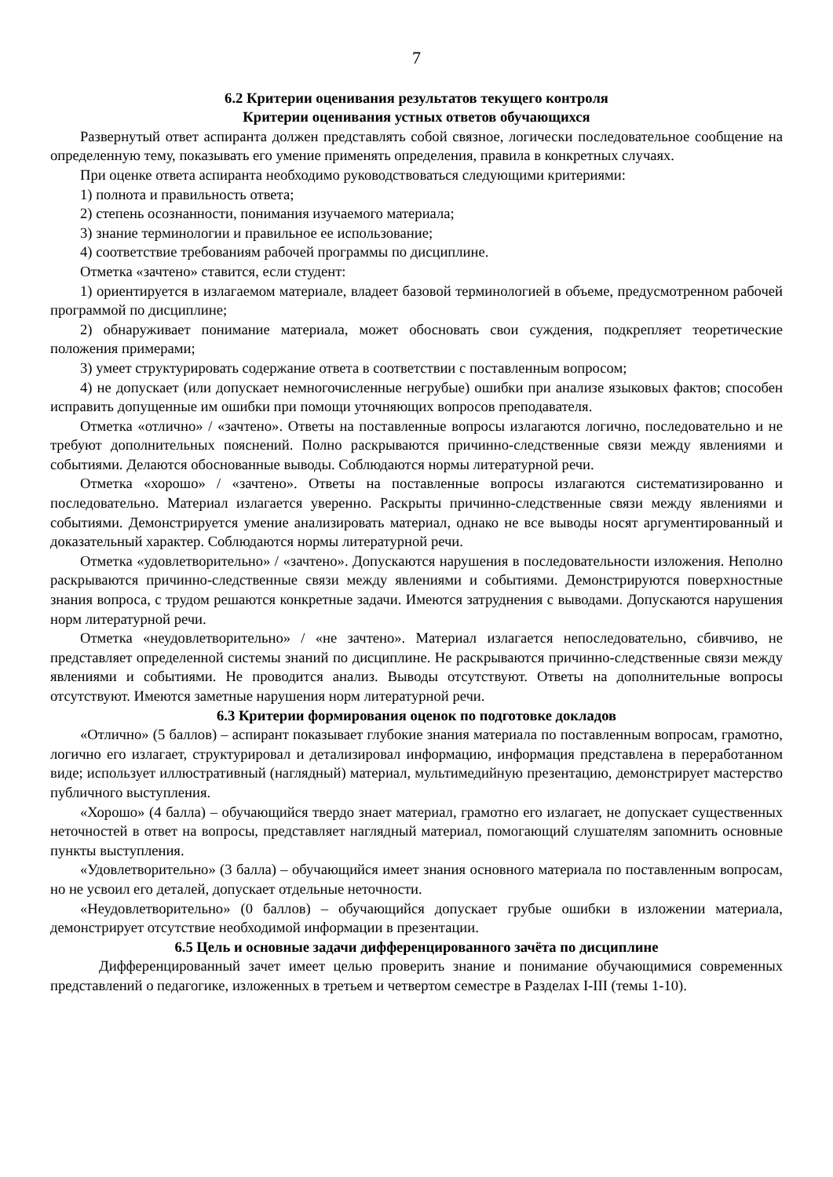7
6.2 Критерии оценивания результатов текущего контроля
Критерии оценивания устных ответов обучающихся
Развернутый ответ аспиранта должен представлять собой связное, логически последовательное сообщение на определенную тему, показывать его умение применять определения, правила в конкретных случаях.
При оценке ответа аспиранта необходимо руководствоваться следующими критериями:
1) полнота и правильность ответа;
2) степень осознанности, понимания изучаемого материала;
3) знание терминологии и правильное ее использование;
4) соответствие требованиям рабочей программы по дисциплине.
Отметка «зачтено» ставится, если студент:
1) ориентируется в излагаемом материале, владеет базовой терминологией в объеме, предусмотренном рабочей программой по дисциплине;
2) обнаруживает понимание материала, может обосновать свои суждения, подкрепляет теоретические положения примерами;
3) умеет структурировать содержание ответа в соответствии с поставленным вопросом;
4) не допускает (или допускает немногочисленные негрубые) ошибки при анализе языковых фактов; способен исправить допущенные им ошибки при помощи уточняющих вопросов преподавателя.
Отметка «отлично» / «зачтено». Ответы на поставленные вопросы излагаются логично, последовательно и не требуют дополнительных пояснений. Полно раскрываются причинно-следственные связи между явлениями и событиями. Делаются обоснованные выводы. Соблюдаются нормы литературной речи.
Отметка «хорошо» / «зачтено». Ответы на поставленные вопросы излагаются систематизированно и последовательно. Материал излагается уверенно. Раскрыты причинно-следственные связи между явлениями и событиями. Демонстрируется умение анализировать материал, однако не все выводы носят аргументированный и доказательный характер. Соблюдаются нормы литературной речи.
Отметка «удовлетворительно» / «зачтено». Допускаются нарушения в последовательности изложения. Неполно раскрываются причинно-следственные связи между явлениями и событиями. Демонстрируются поверхностные знания вопроса, с трудом решаются конкретные задачи. Имеются затруднения с выводами. Допускаются нарушения норм литературной речи.
Отметка «неудовлетворительно» / «не зачтено». Материал излагается непоследовательно, сбивчиво, не представляет определенной системы знаний по дисциплине. Не раскрываются причинно-следственные связи между явлениями и событиями. Не проводится анализ. Выводы отсутствуют. Ответы на дополнительные вопросы отсутствуют. Имеются заметные нарушения норм литературной речи.
6.3 Критерии формирования оценок по подготовке докладов
«Отлично» (5 баллов) – аспирант показывает глубокие знания материала по поставленным вопросам, грамотно, логично его излагает, структурировал и детализировал информацию, информация представлена в переработанном виде; использует иллюстративный (наглядный) материал, мультимедийную презентацию, демонстрирует мастерство публичного выступления.
«Хорошо» (4 балла) – обучающийся твердо знает материал, грамотно его излагает, не допускает существенных неточностей в ответ на вопросы, представляет наглядный материал, помогающий слушателям запомнить основные пункты выступления.
«Удовлетворительно» (3 балла) – обучающийся имеет знания основного материала по поставленным вопросам, но не усвоил его деталей, допускает отдельные неточности.
«Неудовлетворительно» (0 баллов) – обучающийся допускает грубые ошибки в изложении материала, демонстрирует отсутствие необходимой информации в презентации.
6.5 Цель и основные задачи дифференцированного зачёта по дисциплине
Дифференцированный зачет имеет целью проверить знание и понимание обучающимися современных представлений о педагогике, изложенных в третьем и четвертом семестре в Разделах I-III (темы 1-10).